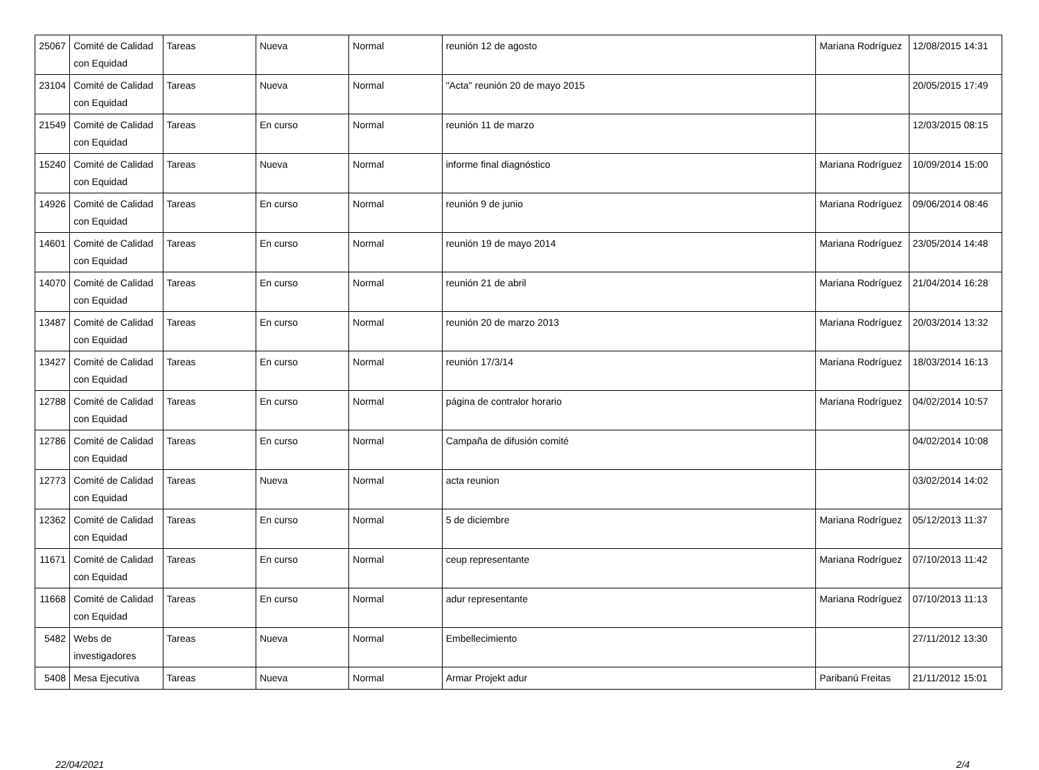| 25067 | Comité de Calidad con Equidad | Tareas | Nueva | Normal | reunión 12 de agosto | Mariana Rodríguez | 12/08/2015 14:31 |
| 23104 | Comité de Calidad con Equidad | Tareas | Nueva | Normal | "Acta" reunión 20 de mayo 2015 | | 20/05/2015 17:49 |
| 21549 | Comité de Calidad con Equidad | Tareas | En curso | Normal | reunión 11 de marzo | | 12/03/2015 08:15 |
| 15240 | Comité de Calidad con Equidad | Tareas | Nueva | Normal | informe final diagnóstico | Mariana Rodríguez | 10/09/2014 15:00 |
| 14926 | Comité de Calidad con Equidad | Tareas | En curso | Normal | reunión 9 de junio | Mariana Rodríguez | 09/06/2014 08:46 |
| 14601 | Comité de Calidad con Equidad | Tareas | En curso | Normal | reunión 19 de mayo 2014 | Mariana Rodríguez | 23/05/2014 14:48 |
| 14070 | Comité de Calidad con Equidad | Tareas | En curso | Normal | reunión 21 de abril | Mariana Rodríguez | 21/04/2014 16:28 |
| 13487 | Comité de Calidad con Equidad | Tareas | En curso | Normal | reunión 20 de marzo 2013 | Mariana Rodríguez | 20/03/2014 13:32 |
| 13427 | Comité de Calidad con Equidad | Tareas | En curso | Normal | reunión 17/3/14 | Mariana Rodríguez | 18/03/2014 16:13 |
| 12788 | Comité de Calidad con Equidad | Tareas | En curso | Normal | página de contralor horario | Mariana Rodríguez | 04/02/2014 10:57 |
| 12786 | Comité de Calidad con Equidad | Tareas | En curso | Normal | Campaña de difusión comité | | 04/02/2014 10:08 |
| 12773 | Comité de Calidad con Equidad | Tareas | Nueva | Normal | acta reunion | | 03/02/2014 14:02 |
| 12362 | Comité de Calidad con Equidad | Tareas | En curso | Normal | 5 de diciembre | Mariana Rodríguez | 05/12/2013 11:37 |
| 11671 | Comité de Calidad con Equidad | Tareas | En curso | Normal | ceup representante | Mariana Rodríguez | 07/10/2013 11:42 |
| 11668 | Comité de Calidad con Equidad | Tareas | En curso | Normal | adur representante | Mariana Rodríguez | 07/10/2013 11:13 |
| 5482 | Webs de investigadores | Tareas | Nueva | Normal | Embellecimiento | | 27/11/2012 13:30 |
| 5408 | Mesa Ejecutiva | Tareas | Nueva | Normal | Armar Projekt adur | Paribanú Freitas | 21/11/2012 15:01 |
22/04/2021 2/4